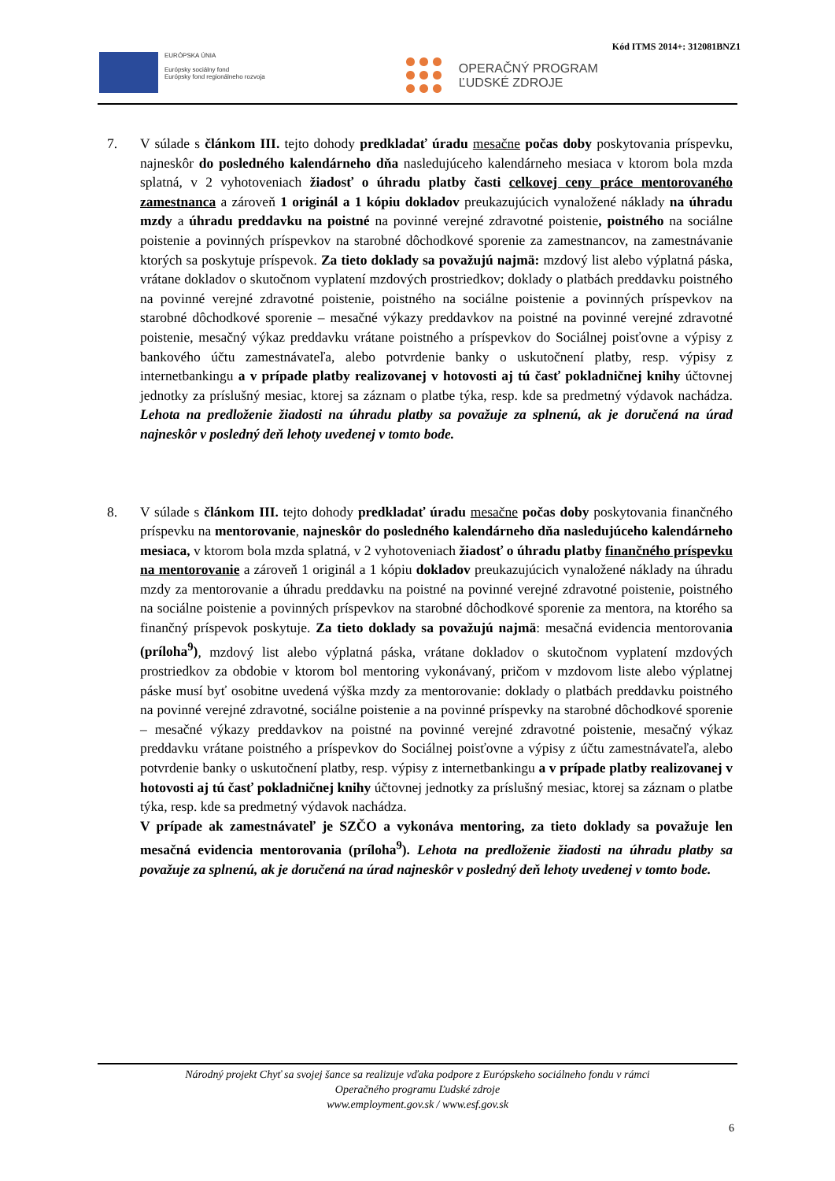Kód ITMS 2014+: 312081BNZ1
EURÓPSKA ÚNIA
Európsky sociálny fond
Európsky fond regionálneho rozvoja
OPERAČNÝ PROGRAM
ĽUDSKÉ ZDROJE
7. V súlade s článkom III. tejto dohody predkladať úradu mesačne počas doby poskytovania príspevku, najneskôr do posledného kalendárneho dňa nasledujúceho kalendárneho mesiaca v ktorom bola mzda splatná, v 2 vyhotoveniach žiadosť o úhradu platby časti celkovej ceny práce mentorovaného zamestnanca a zároveň 1 originál a 1 kópiu dokladov preukazujúcich vynaložené náklady na úhradu mzdy a úhradu preddavku na poistné na povinné verejné zdravotné poistenie, poistného na sociálne poistenie a povinných príspevkov na starobné dôchodkové sporenie za zamestnancov, na zamestnávanie ktorých sa poskytuje príspevok. Za tieto doklady sa považujú najmä: mzdový list alebo výplatná páska, vrátane dokladov o skutočnom vyplatení mzdových prostriedkov; doklady o platbách preddavku poistného na povinné verejné zdravotné poistenie, poistného na sociálne poistenie a povinných príspevkov na starobné dôchodkové sporenie – mesačné výkazy preddavkov na poistné na povinné verejné zdravotné poistenie, mesačný výkaz preddavku vrátane poistného a príspevkov do Sociálnej poisťovne a výpisy z bankového účtu zamestnávateľa, alebo potvrdenie banky o uskutočnení platby, resp. výpisy z internetbankingu a v prípade platby realizovanej v hotovosti aj tú časť pokladničnej knihy účtovnej jednotky za príslušný mesiac, ktorej sa záznam o platbe týka, resp. kde sa predmetný výdavok nachádza. Lehota na predloženie žiadosti na úhradu platby sa považuje za splnenú, ak je doručená na úrad najneskôr v posledný deň lehoty uvedenej v tomto bode.
8. V súlade s článkom III. tejto dohody predkladať úradu mesačne počas doby poskytovania finančného príspevku na mentorovanie, najneskôr do posledného kalendárneho dňa nasledujúceho kalendárneho mesiaca, v ktorom bola mzda splatná, v 2 vyhotoveniach žiadosť o úhradu platby finančného príspevku na mentorovanie a zároveň 1 originál a 1 kópiu dokladov preukazujúcich vynaložené náklady na úhradu mzdy za mentorovanie a úhradu preddavku na poistné na povinné verejné zdravotné poistenie, poistného na sociálne poistenie a povinných príspevkov na starobné dôchodkové sporenie za mentora, na ktorého sa finančný príspevok poskytuje. Za tieto doklady sa považujú najmä: mesačná evidencia mentorovania (príloha<sup>9</sup>), mzdový list alebo výplatná páska, vrátane dokladov o skutočnom vyplatení mzdových prostriedkov za obdobie v ktorom bol mentoring vykonávaný, pričom v mzdovom liste alebo výplatnej páske musí byť osobitne uvedená výška mzdy za mentorovanie: doklady o platbách preddavku poistného na povinné verejné zdravotné, sociálne poistenie a na povinné príspevky na starobné dôchodkové sporenie – mesačné výkazy preddavkov na poistné na povinné verejné zdravotné poistenie, mesačný výkaz preddavku vrátane poistného a príspevkov do Sociálnej poisťovne a výpisy z účtu zamestnávateľa, alebo potvrdenie banky o uskutočnení platby, resp. výpisy z internetbankingu a v prípade platby realizovanej v hotovosti aj tú časť pokladničnej knihy účtovnej jednotky za príslušný mesiac, ktorej sa záznam o platbe týka, resp. kde sa predmetný výdavok nachádza.
V prípade ak zamestnávateľ je SZČO a vykonáva mentoring, za tieto doklady sa považuje len mesačná evidencia mentorovania (príloha<sup>9</sup>). Lehota na predloženie žiadosti na úhradu platby sa považuje za splnenú, ak je doručená na úrad najneskôr v posledný deň lehoty uvedenej v tomto bode.
Národný projekt Chyť sa svojej šance sa realizuje vďaka podpore z Európskeho sociálneho fondu v rámci
Operačného programu Ľudské zdroje
www.employment.gov.sk / www.esf.gov.sk
6